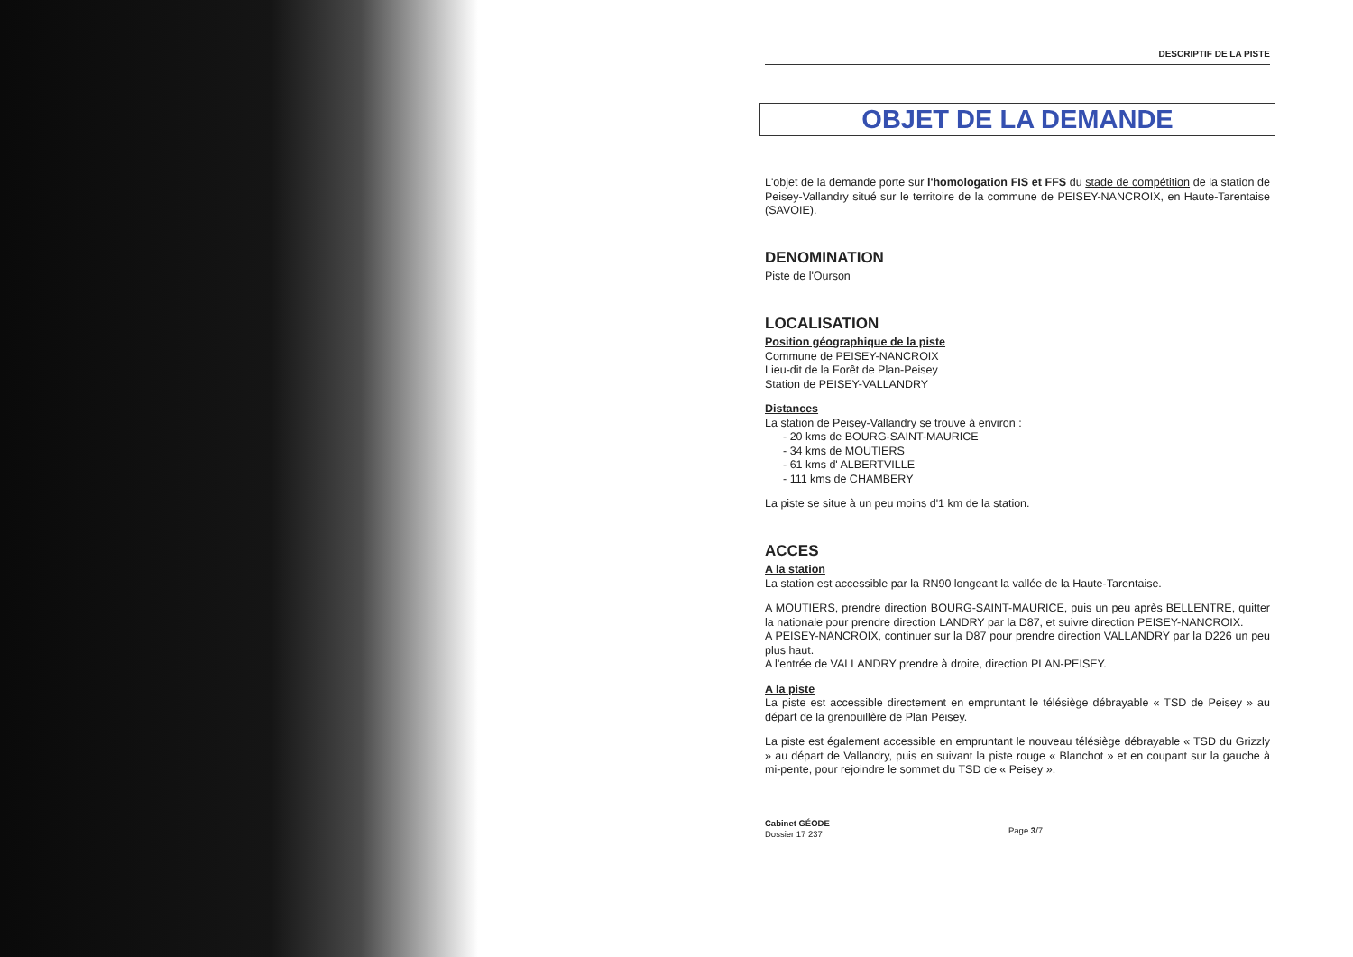DESCRIPTIF DE LA PISTE
OBJET DE LA DEMANDE
L'objet de la demande porte sur l'homologation FIS et FFS du stade de compétition de la station de Peisey-Vallandry situé sur le territoire de la commune de PEISEY-NANCROIX, en Haute-Tarentaise (SAVOIE).
DENOMINATION
Piste de l'Ourson
LOCALISATION
Position géographique de la piste
Commune de PEISEY-NANCROIX
Lieu-dit de la Forêt de Plan-Peisey
Station de PEISEY-VALLANDRY
Distances
La station de Peisey-Vallandry se trouve à environ :
- 20 kms de BOURG-SAINT-MAURICE
- 34 kms de MOUTIERS
- 61 kms d' ALBERTVILLE
- 111 kms de CHAMBERY
La piste se situe à un peu moins d'1 km de la station.
ACCES
A la station
La station est accessible par la RN90 longeant la vallée de la Haute-Tarentaise.
A MOUTIERS, prendre direction BOURG-SAINT-MAURICE, puis un peu après BELLENTRE, quitter la nationale pour prendre direction LANDRY par la D87, et suivre direction PEISEY-NANCROIX.
A PEISEY-NANCROIX, continuer sur la D87 pour prendre direction VALLANDRY par la D226 un peu plus haut.
A l'entrée de VALLANDRY prendre à droite, direction PLAN-PEISEY.
A la piste
La piste est accessible directement en empruntant le télésiège débrayable « TSD de Peisey » au départ de la grenouillère de Plan Peisey.
La piste est également accessible en empruntant le nouveau télésiège débrayable « TSD du Grizzly » au départ de Vallandry, puis en suivant la piste rouge « Blanchot » et en coupant sur la gauche à mi-pente, pour rejoindre le sommet du TSD de « Peisey ».
Cabinet GÉODE
Dossier 17 237
Page 3/7